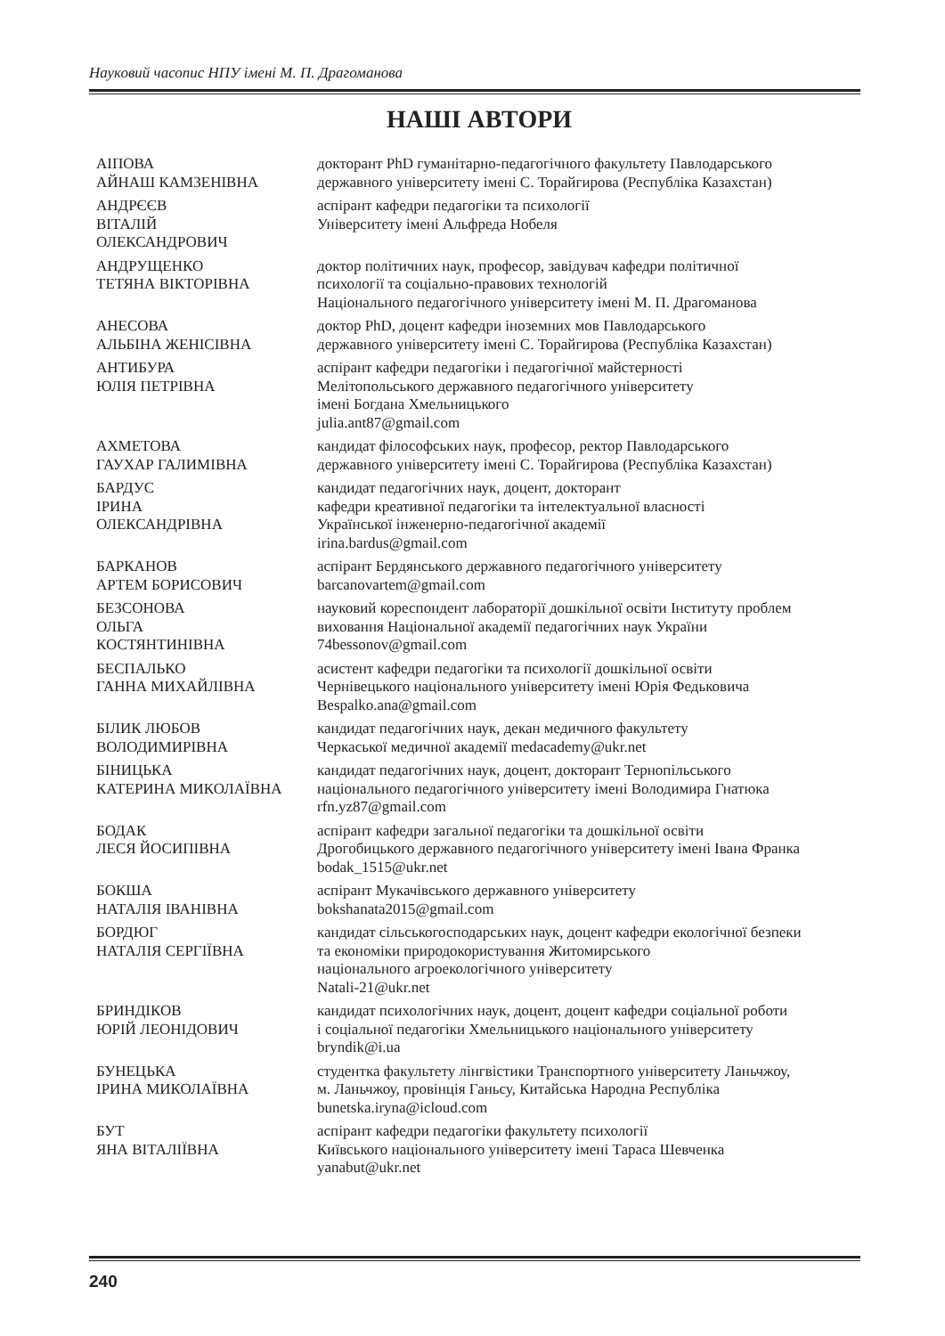Науковий часопис НПУ імені М. П. Драгоманова
НАШІ АВТОРИ
| АІПОВА АЙНАШ КАМЗЕНІВНА | докторант PhD гуманітарно-педагогічного факультету Павлодарського державного університету імені С. Торайгирова (Республіка Казахстан) |
| АНДРЄЄВ ВІТАЛІЙ ОЛЕКСАНДРОВИЧ | аспірант кафедри педагогіки та психології Університету імені Альфреда Нобеля |
| АНДРУЩЕНКО ТЕТЯНА ВІКТОРІВНА | доктор політичних наук, професор, завідувач кафедри політичної психології та соціально-правових технологій Національного педагогічного університету імені М. П. Драгоманова |
| АНЕСОВА АЛЬБІНА ЖЕНІСІВНА | доктор PhD, доцент кафедри іноземних мов Павлодарського державного університету імені С. Торайгирова (Республіка Казахстан) |
| АНТИБУРА ЮЛІЯ ПЕТРІВНА | аспірант кафедри педагогіки і педагогічної майстерності Мелітопольського державного педагогічного університету імені Богдана Хмельницького julia.ant87@gmail.com |
| АХМЕТОВА ГАУХАР ГАЛИМІВНА | кандидат філософських наук, професор, ректор Павлодарського державного університету імені С. Торайгирова (Республіка Казахстан) |
| БАРДУС ІРИНА ОЛЕКСАНДРІВНА | кандидат педагогічних наук, доцент, докторант кафедри креативної педагогіки та інтелектуальної власності Української інженерно-педагогічної академії irina.bardus@gmail.com |
| БАРКАНОВ АРТЕМ БОРИСОВИЧ | аспірант Бердянського державного педагогічного університету barcanovartem@gmail.com |
| БЕЗСОНОВА ОЛЬГА КОСТЯНТИНІВНА | науковий кореспондент лабораторії дошкільної освіти Інституту проблем виховання Національної академії педагогічних наук України 74bessonov@gmail.com |
| БЕСПАЛЬКО ГАННА МИХАЙЛІВНА | асистент кафедри педагогіки та психології дошкільної освіти Чернівецького національного університету імені Юрія Федьковича Bespalko.ana@gmail.com |
| БІЛИК ЛЮБОВ ВОЛОДИМИРІВНА | кандидат педагогічних наук, декан медичного факультету Черкаської медичної академії medacademy@ukr.net |
| БІНИЦЬКА КАТЕРИНА МИКОЛАЇВНА | кандидат педагогічних наук, доцент, докторант Тернопільського національного педагогічного університету імені Володимира Гнатюка rfn.yz87@gmail.com |
| БОДАК ЛЕСЯ ЙОСИПІВНА | аспірант кафедри загальної педагогіки та дошкільної освіти Дрогобицького державного педагогічного університету імені Івана Франка bodak_1515@ukr.net |
| БОКША НАТАЛІЯ ІВАНІВНА | аспірант Мукачівського державного університету bokshanata2015@gmail.com |
| БОРДЮГ НАТАЛІЯ СЕРГІЇВНА | кандидат сільськогосподарських наук, доцент кафедри екологічної безпеки та економіки природокористування Житомирського національного агроекологічного університету Natali-21@ukr.net |
| БРИНДІКОВ ЮРІЙ ЛЕОНІДОВИЧ | кандидат психологічних наук, доцент, доцент кафедри соціальної роботи і соціальної педагогіки Хмельницького національного університету bryndik@i.ua |
| БУНЕЦЬКА ІРИНА МИКОЛАЇВНА | студентка факультету лінгвістики Транспортного університету Ланьчжоу, м. Ланьчжоу, провінція Ганьсу, Китайська Народна Республіка bunetska.iryna@icloud.com |
| БУТ ЯНА ВІТАЛІЇВНА | аспірант кафедри педагогіки факультету психології Київського національного університету імені Тараса Шевченка yanabut@ukr.net |
240